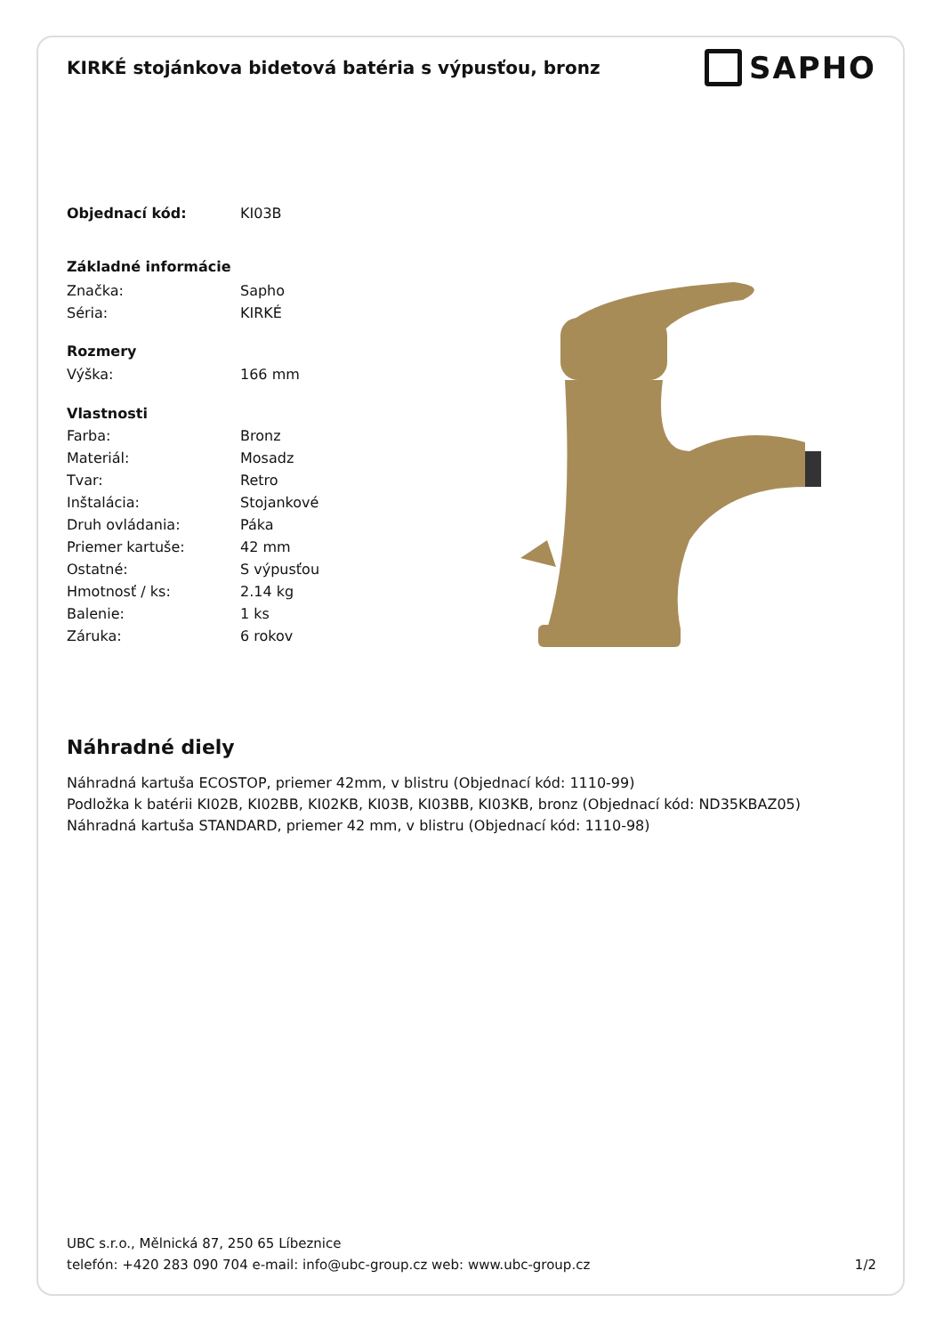KIRKÉ stojánkova bidetová batéria s výpusťou, bronz
SAPHO
| Objednací kód: | KI03B |
| Základné informácie | |
| Značka: | Sapho |
| Séria: | KIRKÉ |
| Rozmery | |
| Výška: | 166 mm |
| Vlastnosti | |
| Farba: | Bronz |
| Materiál: | Mosadz |
| Tvar: | Retro |
| Inštalácia: | Stojankové |
| Druh ovládania: | Páka |
| Priemer kartuše: | 42 mm |
| Ostatné: | S výpusťou |
| Hmotnosť / ks: | 2.14 kg |
| Balenie: | 1 ks |
| Záruka: | 6 rokov |
Náhradné diely
Náhradná kartuša ECOSTOP, priemer 42mm, v blistru (Objednací kód: 1110-99)
Podložka k batérii KI02B, KI02BB, KI02KB, KI03B, KI03BB, KI03KB, bronz (Objednací kód: ND35KBAZ05)
Náhradná kartuša STANDARD, priemer 42 mm, v blistru (Objednací kód: 1110-98)
UBC s.r.o., Mělnická 87, 250 65 Líbeznice
telefón: +420 283 090 704 e-mail: info@ubc-group.cz web: www.ubc-group.cz 1/2